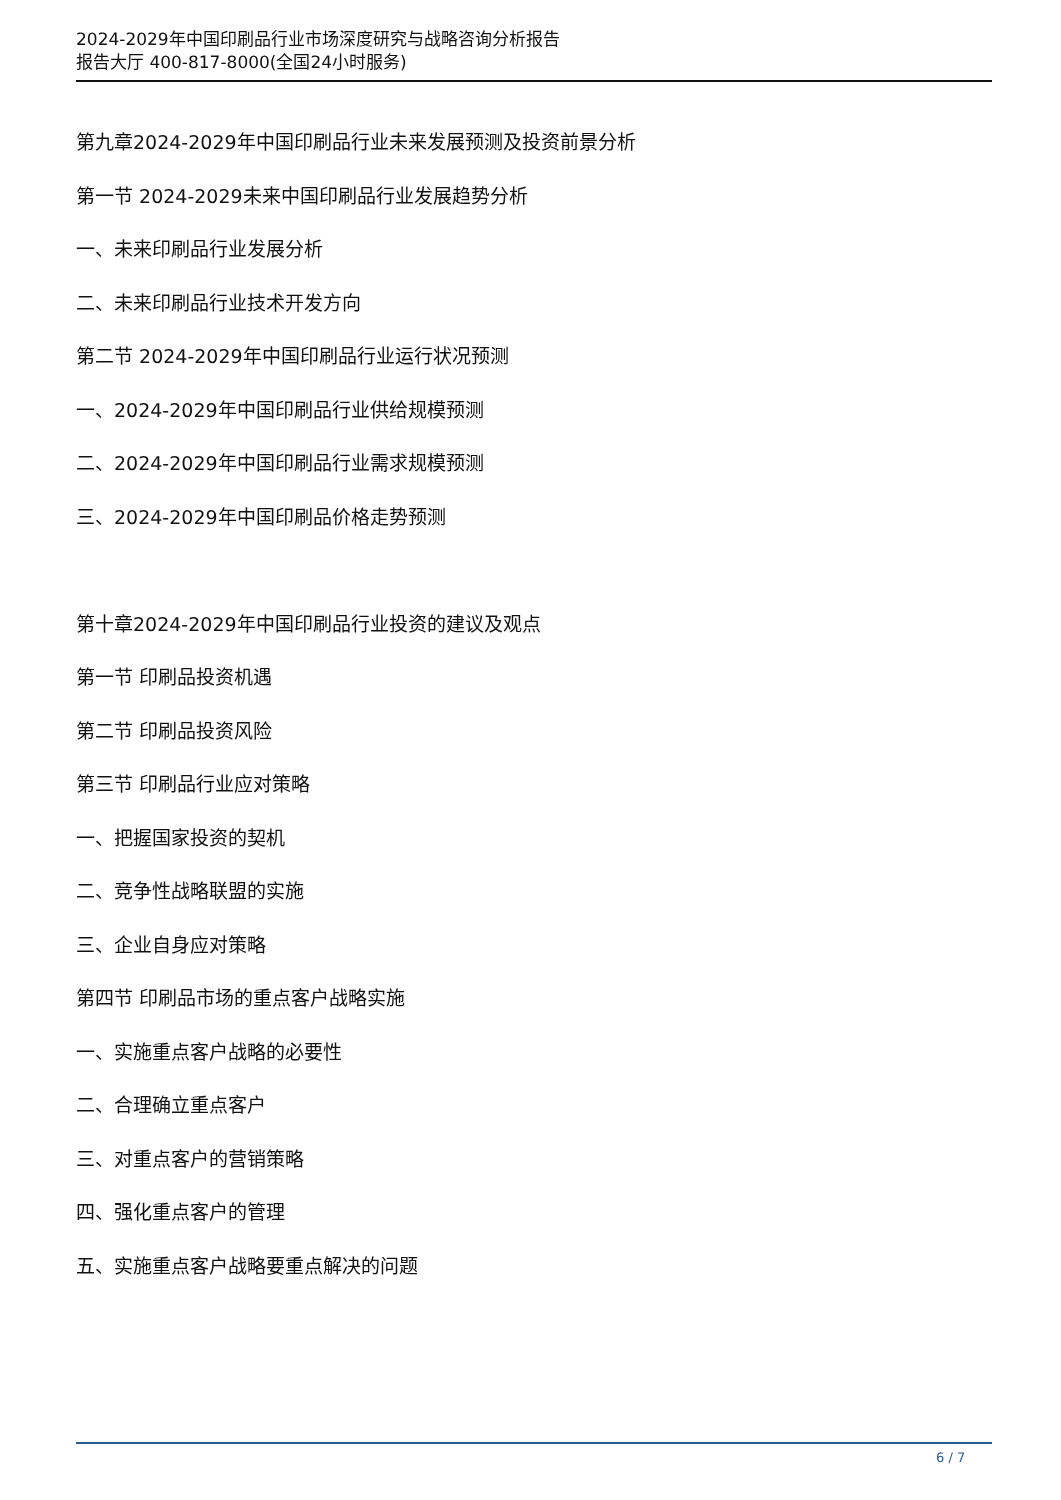2024-2029年中国印刷品行业市场深度研究与战略咨询分析报告
报告大厅 400-817-8000(全国24小时服务)
第九章2024-2029年中国印刷品行业未来发展预测及投资前景分析
第一节 2024-2029未来中国印刷品行业发展趋势分析
一、未来印刷品行业发展分析
二、未来印刷品行业技术开发方向
第二节 2024-2029年中国印刷品行业运行状况预测
一、2024-2029年中国印刷品行业供给规模预测
二、2024-2029年中国印刷品行业需求规模预测
三、2024-2029年中国印刷品价格走势预测
第十章2024-2029年中国印刷品行业投资的建议及观点
第一节 印刷品投资机遇
第二节 印刷品投资风险
第三节 印刷品行业应对策略
一、把握国家投资的契机
二、竞争性战略联盟的实施
三、企业自身应对策略
第四节 印刷品市场的重点客户战略实施
一、实施重点客户战略的必要性
二、合理确立重点客户
三、对重点客户的营销策略
四、强化重点客户的管理
五、实施重点客户战略要重点解决的问题
6 / 7